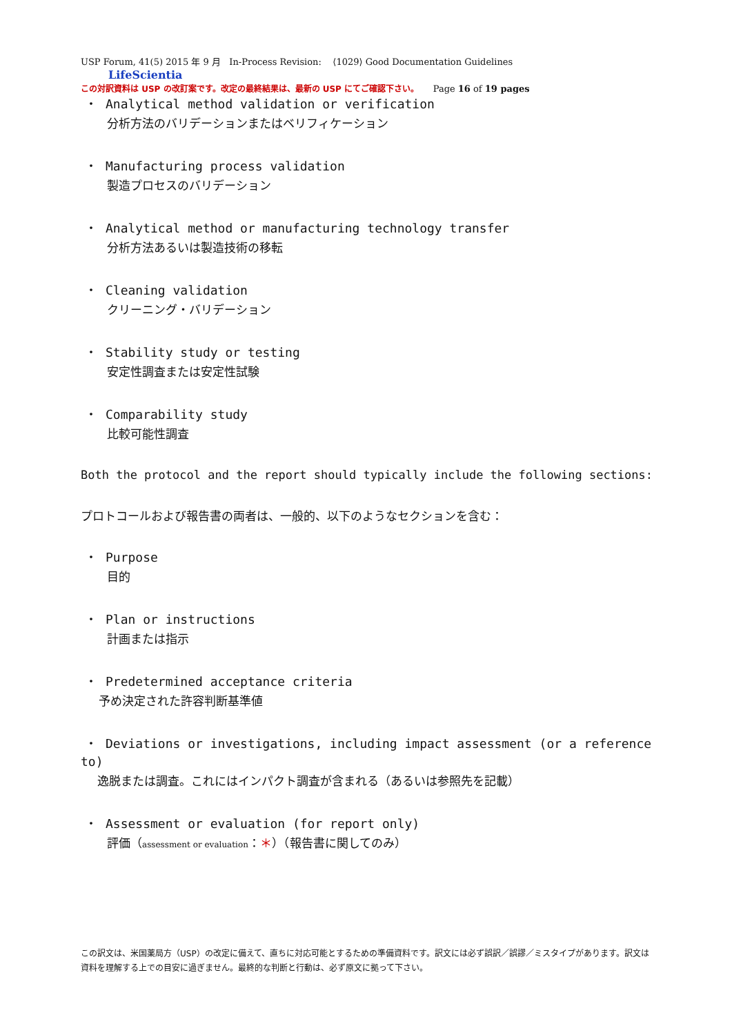USP Forum, 41(5) 2015 年 9 月 In-Process Revision: ⟨1029⟩ Good Documentation Guidelines LifeScientia
この対訳資料は USP の改訂案です。改定の最終結果は、最新の USP にてご確認下さい。 Page 16 of 19 pages
・ Analytical method validation or verification
分析方法のバリデーションまたはベリフィケーション
・ Manufacturing process validation
製造プロセスのバリデーション
・ Analytical method or manufacturing technology transfer
分析方法あるいは製造技術の移転
・ Cleaning validation
クリーニング・バリデーション
・ Stability study or testing
安定性調査または安定性試験
・ Comparability study
比較可能性調査
Both the protocol and the report should typically include the following sections:
プロトコールおよび報告書の両者は、一般的、以下のようなセクションを含む：
・ Purpose
目的
・ Plan or instructions
計画または指示
・ Predetermined acceptance criteria
予め決定された許容判断基準値
・ Deviations or investigations, including impact assessment (or a reference to)
逸脱または調査。これにはインパクト調査が含まれる（あるいは参照先を記載）
・ Assessment or evaluation (for report only)
評価（assessment or evaluation：＊）（報告書に関してのみ）
この訳文は、米国薬局方（USP）の改定に備えて、直ちに対応可能とするための準備資料です。訳文には必ず誤訳／誤謬／ミスタイプがあります。訳文は資料を理解する上での目安に過ぎません。最終的な判断と行動は、必ず原文に拠って下さい。